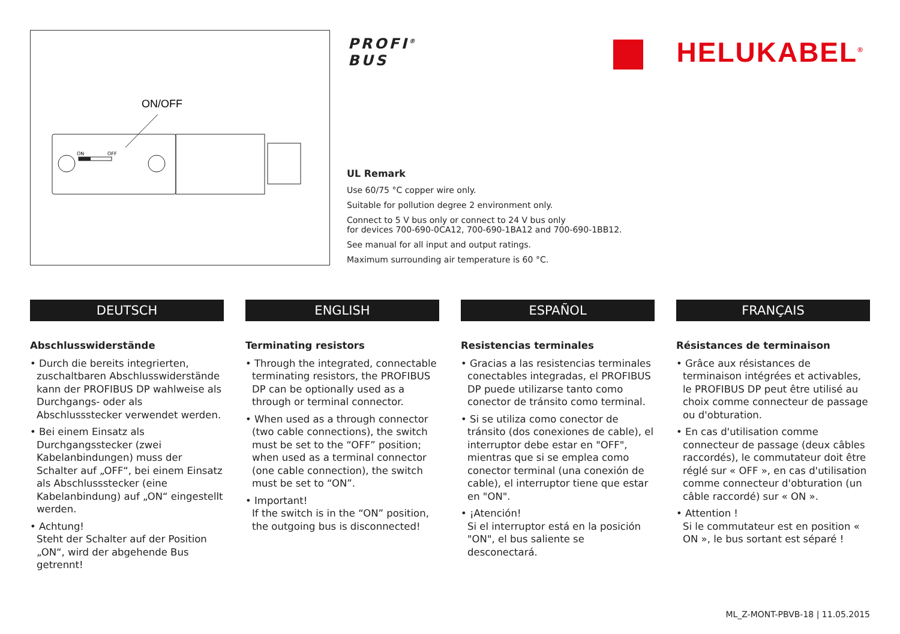ON/OFF
ON
OFF
PROFI<sup>®</sup>
BUS
HELUKABEL<sup>®</sup>
UL Remark
Use 60/75 °C copper wire only.
Suitable for pollution degree 2 environment only.
Connect to 5 V bus only or connect to 24 V bus only
for devices 700-690-0CA12, 700-690-1BA12 and 700-690-1BB12.
See manual for all input and output ratings.
Maximum surrounding air temperature is 60 °C.
DEUTSCH
Abschlusswiderstände
• Durch die bereits integrierten, zuschaltbaren Abschlusswiderstände kann der PROFIBUS DP wahlweise als Durchgangs- oder als Abschlussstecker verwendet werden.
• Bei einem Einsatz als Durchgangsstecker (zwei Kabelanbindungen) muss der Schalter auf „OFF“, bei einem Einsatz als Abschlussstecker (eine Kabelanbindung) auf „ON“ eingestellt werden.
• Achtung!
Steht der Schalter auf der Position „ON“, wird der abgehende Bus getrennt!
ENGLISH
Terminating resistors
• Through the integrated, connectable terminating resistors, the PROFIBUS DP can be optionally used as a through or terminal connector.
• When used as a through connector (two cable connections), the switch must be set to the “OFF” position; when used as a terminal connector (one cable connection), the switch must be set to “ON”.
• Important!
If the switch is in the “ON” position, the outgoing bus is disconnected!
ESPAÑOL
Resistencias terminales
• Gracias a las resistencias terminales conectables integradas, el PROFIBUS DP puede utilizarse tanto como conector de tránsito como terminal.
• Si se utiliza como conector de tránsito (dos conexiones de cable), el interruptor debe estar en "OFF", mientras que si se emplea como conector terminal (una conexión de cable), el interruptor tiene que estar en "ON".
• ¡Atención!
Si el interruptor está en la posición "ON", el bus saliente se desconectará.
FRANÇAIS
Résistances de terminaison
• Grâce aux résistances de terminaison intégrées et activables, le PROFIBUS DP peut être utilisé au choix comme connecteur de passage ou d'obturation.
• En cas d'utilisation comme connecteur de passage (deux câbles raccordés), le commutateur doit être réglé sur « OFF », en cas d'utilisation comme connecteur d'obturation (un câble raccordé) sur « ON ».
• Attention !
Si le commutateur est en position « ON », le bus sortant est séparé !
ML_Z-MONT-PBVB-18 | 11.05.2015